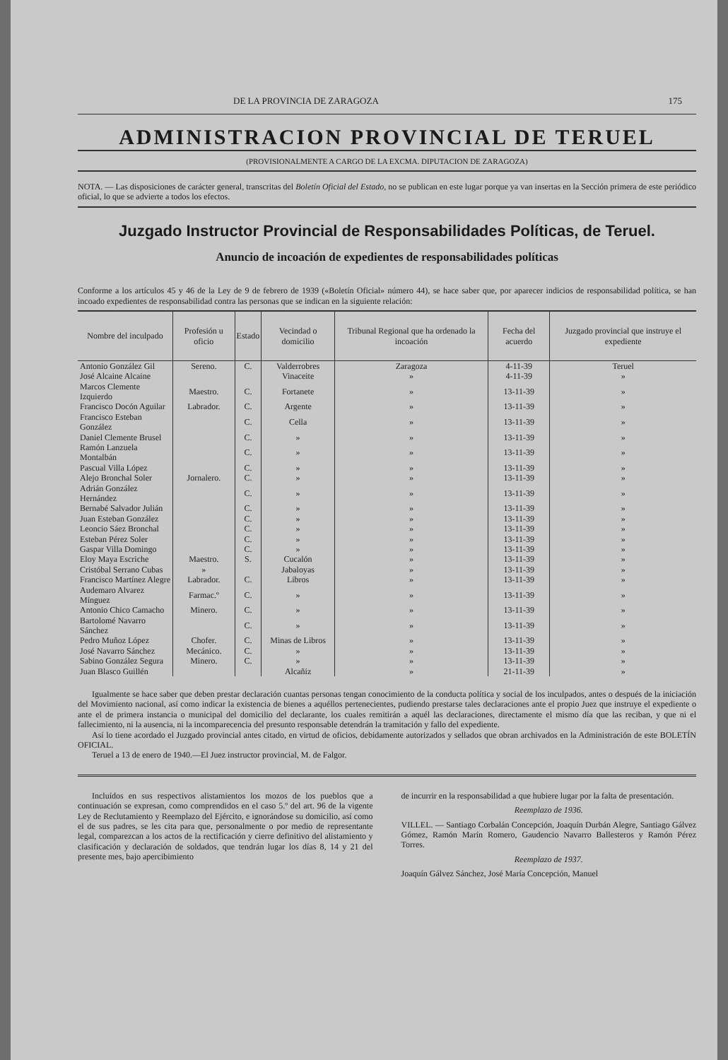DE LA PROVINCIA DE ZARAGOZA 175
ADMINISTRACION PROVINCIAL DE TERUEL
(PROVISIONALMENTE A CARGO DE LA EXCMA. DIPUTACION DE ZARAGOZA)
NOTA. — Las disposiciones de carácter general, transcritas del Boletín Oficial del Estado, no se publican en este lugar porque ya van insertas en la Sección primera de este periódico oficial, lo que se advierte a todos los efectos.
Juzgado Instructor Provincial de Responsabilidades Políticas, de Teruel.
Anuncio de incoación de expedientes de responsabilidades políticas
Conforme a los artículos 45 y 46 de la Ley de 9 de febrero de 1939 («Boletín Oficial» número 44), se hace saber que, por aparecer indicios de responsabilidad política, se han incoado expedientes de responsabilidad contra las personas que se indican en la siguiente relación:
| Nombre del inculpado | Profesión u oficio | Estado | Vecindad o domicilio | Tribunal Regional que ha ordenado la incoación | Fecha del acuerdo | Juzgado provincial que instruye el expediente |
| --- | --- | --- | --- | --- | --- | --- |
| Antonio González Gil | Sereno. | C. | Valderrobres | Zaragoza | 4-11-39 | Teruel |
| José Alcaine Alcaine | | | Vinaceite | » | 4-11-39 | » |
| Marcos Clemente Izquierdo | Maestro. | C. | Fortanete | » | 13-11-39 | » |
| Francisco Docón Aguilar | Labrador. | C. | Argente | » | 13-11-39 | » |
| Francisco Esteban González | | C. | Cella | » | 13-11-39 | » |
| Daniel Clemente Brusel | | C. | » | » | 13-11-39 | » |
| Ramón Lanzuela Montalbán | | C. | » | » | 13-11-39 | » |
| Pascual Villa López | | C. | » | » | 13-11-39 | » |
| Alejo Bronchal Soler | Jornalero. | C. | » | » | 13-11-39 | » |
| Adrián González Hernández | | C. | » | » | 13-11-39 | » |
| Bernabé Salvador Julián | | C. | » | » | 13-11-39 | » |
| Juan Esteban González | | C. | » | » | 13-11-39 | » |
| Leoncio Sáez Bronchal | | C. | » | » | 13-11-39 | » |
| Esteban Pérez Soler | | C. | » | » | 13-11-39 | » |
| Gaspar Villa Domingo | | C. | » | » | 13-11-39 | » |
| Eloy Maya Escriche | Maestro. | S. | Cucalón | » | 13-11-39 | » |
| Cristóbal Serrano Cubas | » | | Jabaloyas | » | 13-11-39 | » |
| Francisco Martínez Alegre | Labrador. | C. | Libros | » | 13-11-39 | » |
| Audemaro Alvarez Mínguez | Farmac.º | C. | » | » | 13-11-39 | » |
| Antonio Chico Camacho | Minero. | C. | » | » | 13-11-39 | » |
| Bartolomé Navarro Sánchez | | C. | » | » | 13-11-39 | » |
| Pedro Muñoz López | Chofer. | C. | Minas de Libros | » | 13-11-39 | » |
| José Navarro Sánchez | Mecánico. | C. | » | » | 13-11-39 | » |
| Sabino González Segura | Minero. | C. | » | » | 13-11-39 | » |
| Juan Blasco Guillén | | | Alcañiz | » | 21-11-39 | » |
Igualmente se hace saber que deben prestar declaración cuantas personas tengan conocimiento de la conducta política y social de los inculpados, antes o después de la iniciación del Movimiento nacional, así como indicar la existencia de bienes a aquéllos pertenecientes, pudiendo prestarse tales declaraciones ante el propio Juez que instruye el expediente o ante el de primera instancia o municipal del domicilio del declarante, los cuales remitirán a aquél las declaraciones, directamente el mismo día que las reciban, y que ni el fallecimiento, ni la ausencia, ni la incomparecencia del presunto responsable detendrán la tramitación y fallo del expediente.
Así lo tiene acordado el Juzgado provincial antes citado, en virtud de oficios, debidamente autorizados y sellados que obran archivados en la Administración de este BOLETÍN OFICIAL.
Teruel a 13 de enero de 1940.—El Juez instructor provincial, M. de Falgor.
Incluídos en sus respectivos alistamientos los mozos de los pueblos que a continuación se expresan, como comprendidos en el caso 5.º del art. 96 de la vigente Ley de Reclutamiento y Reemplazo del Ejército, e ignorándose su domicilio, así como el de sus padres, se les cita para que, personalmente o por medio de representante legal, comparezcan a los actos de la rectificación y cierre definitivo del alistamiento y clasificación y declaración de soldados, que tendrán lugar los días 8, 14 y 21 del presente mes, bajo apercibimiento
de incurrir en la responsabilidad a que hubiere lugar por la falta de presentación.
Reemplazo de 1936.
VILLEL. — Santiago Corbalán Concepción, Joaquín Durbán Alegre, Santiago Gálvez Gómez, Ramón Marín Romero, Gaudencio Navarro Ballesteros y Ramón Pérez Torres.
Reemplazo de 1937.
Joaquín Gálvez Sánchez, José María Concepción, Manuel